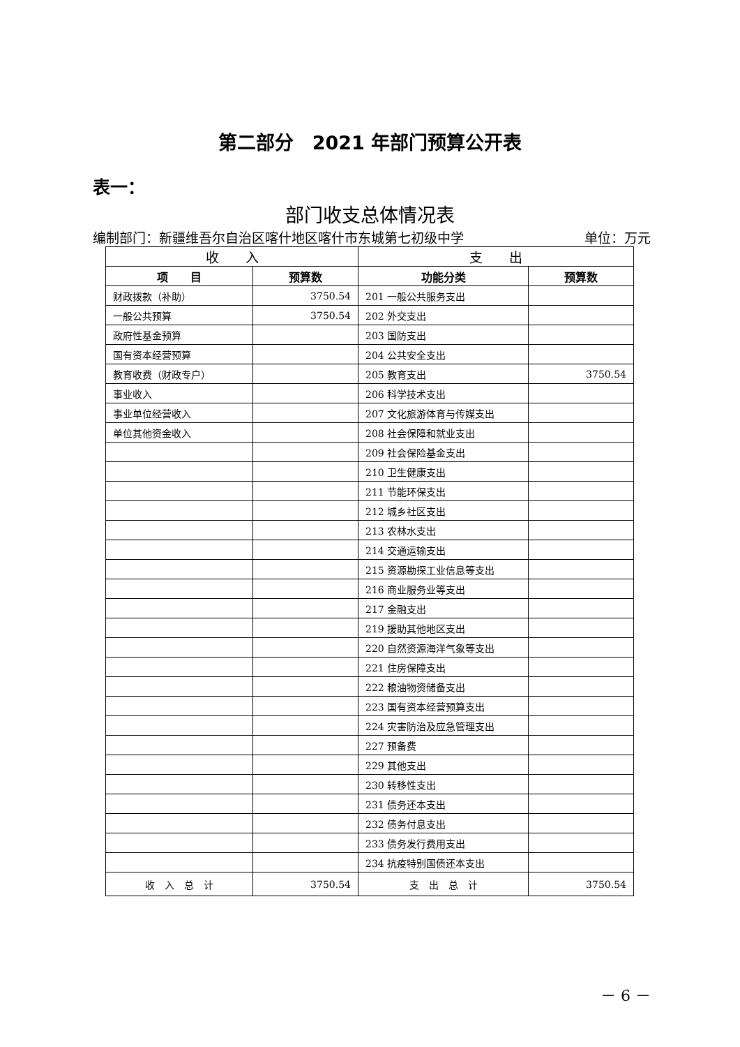第二部分　2021 年部门预算公开表
表一：
部门收支总体情况表
编制部门：新疆维吾尔自治区喀什地区喀什市东城第七初级中学 单位：万元
| 收 入 | | 支 出 | |
| --- | --- | --- | --- |
| 项 目 | 预算数 | 功能分类 | 预算数 |
| 财政拨款（补助） | 3750.54 | 201 一般公共服务支出 | |
| 一般公共预算 | 3750.54 | 202 外交支出 | |
| 政府性基金预算 | | 203 国防支出 | |
| 国有资本经营预算 | | 204 公共安全支出 | |
| 教育收费（财政专户） | | 205 教育支出 | 3750.54 |
| 事业收入 | | 206 科学技术支出 | |
| 事业单位经营收入 | | 207 文化旅游体育与传媒支出 | |
| 单位其他资金收入 | | 208 社会保障和就业支出 | |
| | | 209 社会保险基金支出 | |
| | | 210 卫生健康支出 | |
| | | 211 节能环保支出 | |
| | | 212 城乡社区支出 | |
| | | 213 农林水支出 | |
| | | 214 交通运输支出 | |
| | | 215 资源勘探工业信息等支出 | |
| | | 216 商业服务业等支出 | |
| | | 217 金融支出 | |
| | | 219 援助其他地区支出 | |
| | | 220 自然资源海洋气象等支出 | |
| | | 221 住房保障支出 | |
| | | 222 粮油物资储备支出 | |
| | | 223 国有资本经营预算支出 | |
| | | 224 灾害防治及应急管理支出 | |
| | | 227 预备费 | |
| | | 229 其他支出 | |
| | | 230 转移性支出 | |
| | | 231 债务还本支出 | |
| | | 232 债务付息支出 | |
| | | 233 债务发行费用支出 | |
| | | 234 抗疫特别国债还本支出 | |
| 收 入 总 计 | 3750.54 | 支 出 总 计 | 3750.54 |
－ 6 －